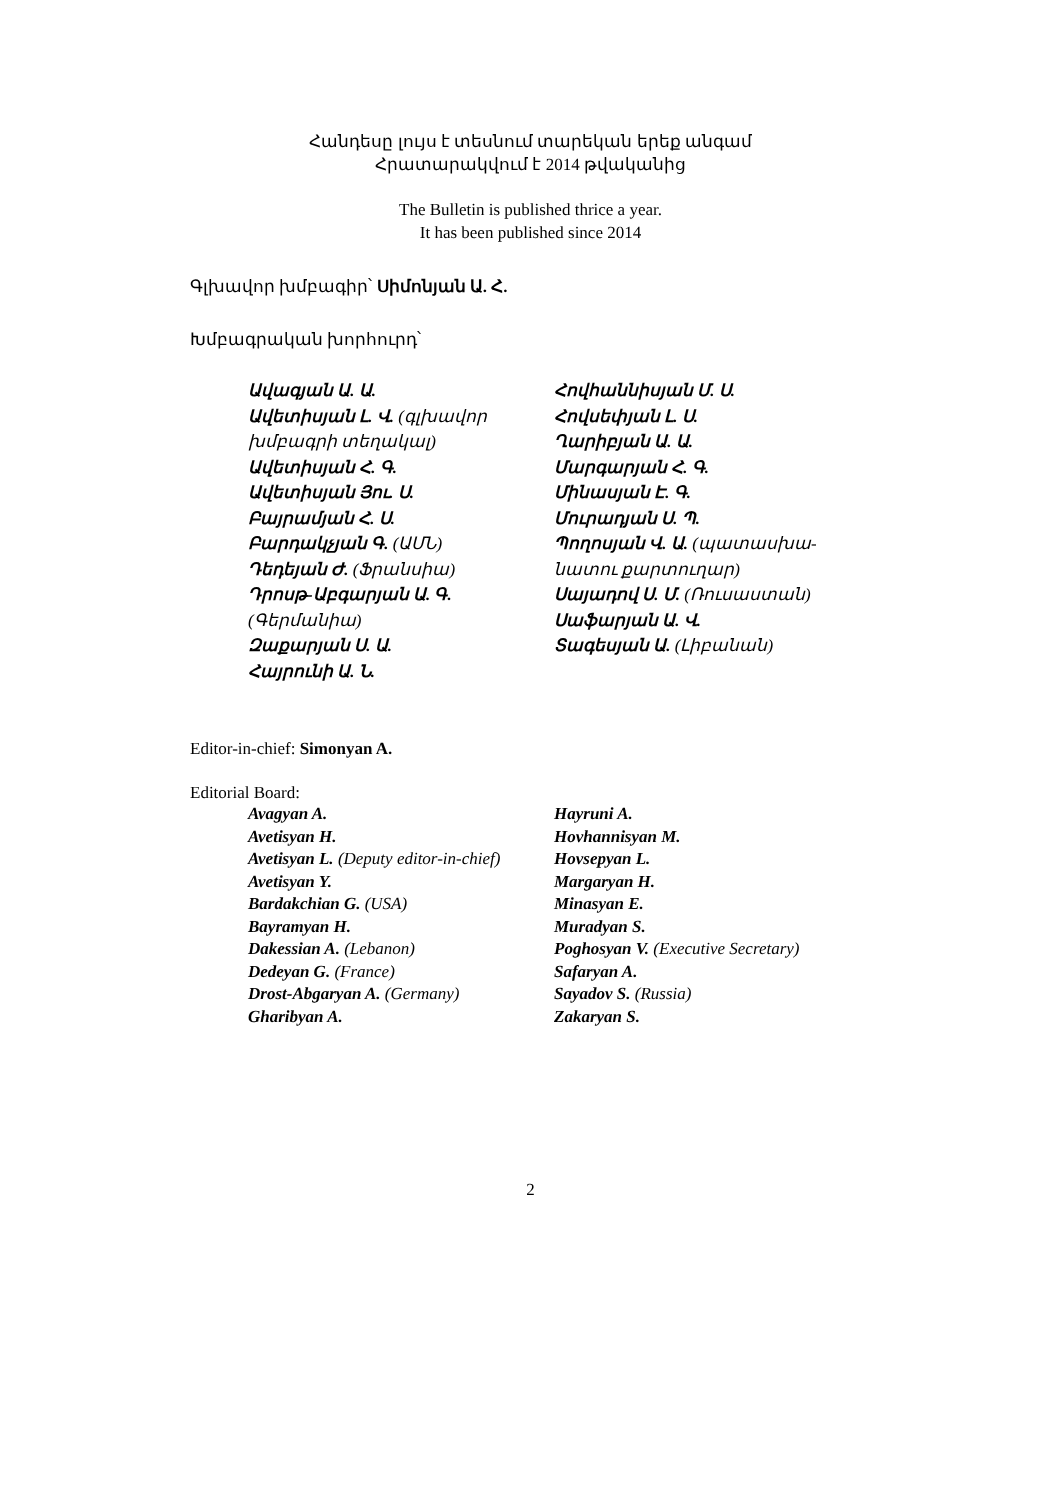Հանդեսը լույս է տեսնում տարեկան երեք անգամ
Հրատարակվում է 2014 թվականից
The Bulletin is published thrice a year.
It has been published since 2014
Գլխավոր խմբագիր՝ Սիմոնյան Ա. Հ.
Խմբագրական խորհուրդ՝
Ավագյան Ա. Ա.
Ավետիսյան Լ. Վ. (գլխավոր խմբագրի տեղակալ)
Ավետիսյան Հ. Գ.
Ավետիսյան Յու. Ս.
Բայրամյան Հ. Ս.
Բարդակչյան Գ. (ԱՄՆ)
Դեդեյան Ժ. (Ֆրանսիա)
Դրոսթ-Աբգարյան Ա. Գ. (Գերմանիա)
Զաքարյան Ս. Ա.
Հայրունի Ա. Ն.
Հովհաննիսյան Մ. Ս.
Հովսեփյան Լ. Ս.
Ղարիբյան Ա. Ա.
Մարգարյան Հ. Գ.
Մինասյան Է. Գ.
Մուրադյան Ս. Պ.
Պողոսյան Վ. Ա. (պատասխա-նատու քարտուղար)
Սայադով Ս. Մ. (Ռուսաստան)
Սաֆարյան Ա. Վ.
Տագեսյան Ա. (Լիբանան)
Editor-in-chief: Simonyan A.
Editorial Board:
Avagyan A.
Avetisyan H.
Avetisyan L. (Deputy editor-in-chief)
Avetisyan Y.
Bardakchian G. (USA)
Bayramyan H.
Dakessian A. (Lebanon)
Dedeyan G. (France)
Drost-Abgaryan A. (Germany)
Gharibyan A.
Hayruni A.
Hovhannisyan M.
Hovsepyan L.
Margaryan H.
Minasyan E.
Muradyan S.
Poghosyan V. (Executive Secretary)
Safaryan A.
Sayadov S. (Russia)
Zakaryan S.
2